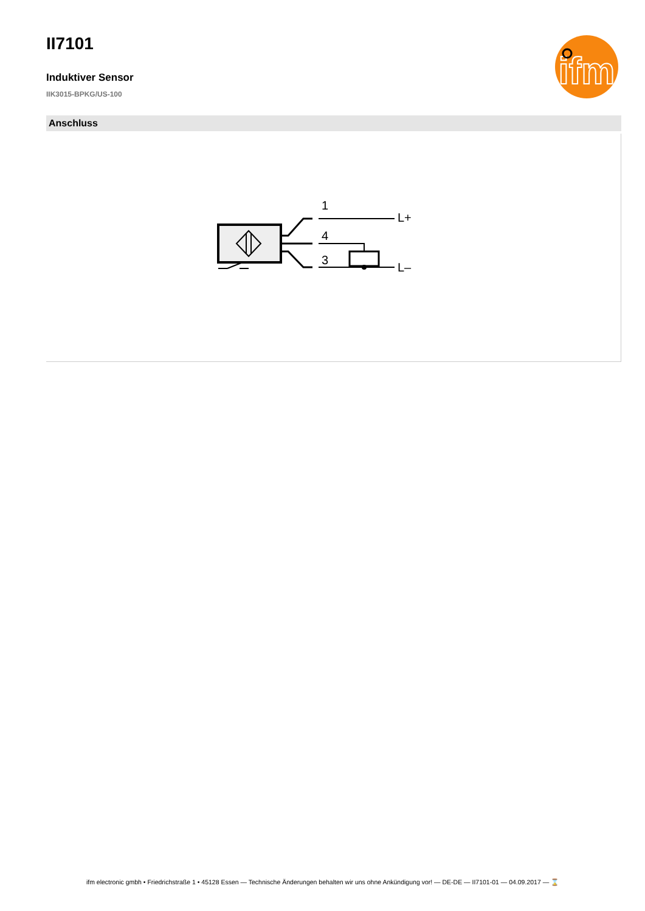ifm
II7101
Induktiver Sensor
IIK3015-BPKG/US-100
Anschluss
1
4
3
L+
L–
ifm electronic gmbh • Friedrichstraße 1 • 45128 Essen — Technische Änderungen behalten wir uns ohne Ankündigung vor! — DE-DE — II7101-01 — 04.09.2017 — ⌛